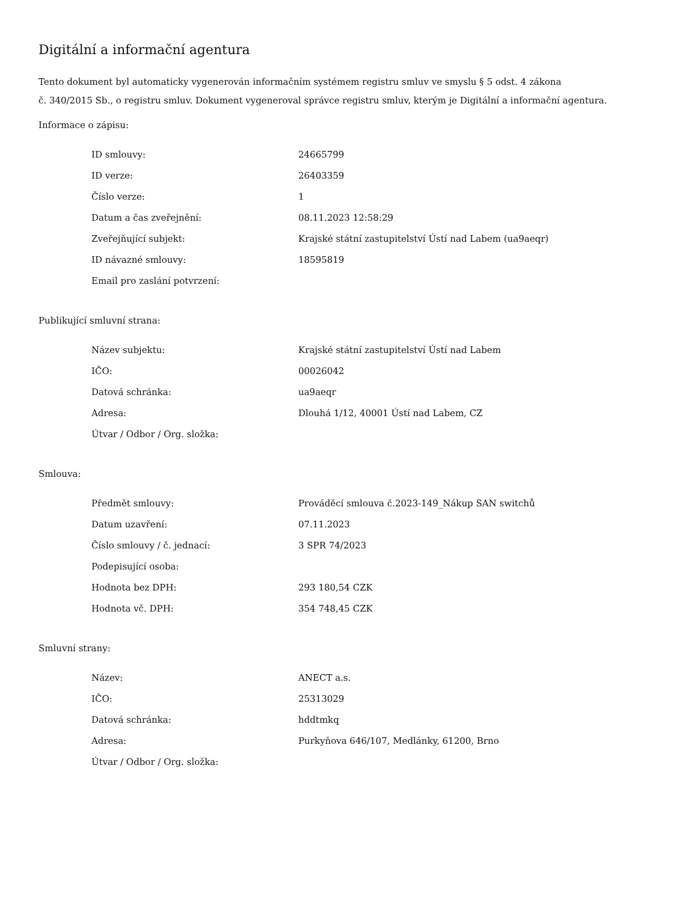Digitální a informační agentura
Tento dokument byl automaticky vygenerován informačním systémem registru smluv ve smyslu § 5 odst. 4 zákona
č. 340/2015 Sb., o registru smluv. Dokument vygeneroval správce registru smluv, kterým je Digitální a informační agentura.
Informace o zápisu:
| ID smlouvy: | 24665799 |
| ID verze: | 26403359 |
| Číslo verze: | 1 |
| Datum a čas zveřejnění: | 08.11.2023 12:58:29 |
| Zveřejňující subjekt: | Krajské státní zastupitelství Ústí nad Labem (ua9aeqr) |
| ID návazné smlouvy: | 18595819 |
| Email pro zaslání potvrzení: | |
Publikující smluvní strana:
| Název subjektu: | Krajské státní zastupitelství Ústí nad Labem |
| IČO: | 00026042 |
| Datová schránka: | ua9aeqr |
| Adresa: | Dlouhá 1/12, 40001 Ústí nad Labem, CZ |
| Útvar / Odbor / Org. složka: | |
Smlouva:
| Předmět smlouvy: | Prováděcí smlouva č.2023-149_Nákup SAN switchů |
| Datum uzavření: | 07.11.2023 |
| Číslo smlouvy / č. jednací: | 3 SPR 74/2023 |
| Podepisující osoba: | |
| Hodnota bez DPH: | 293 180,54 CZK |
| Hodnota vč. DPH: | 354 748,45 CZK |
Smluvní strany:
| Název: | ANECT a.s. |
| IČO: | 25313029 |
| Datová schránka: | hddtmkq |
| Adresa: | Purkyňova 646/107, Medlánky, 61200, Brno |
| Útvar / Odbor / Org. složka: | |